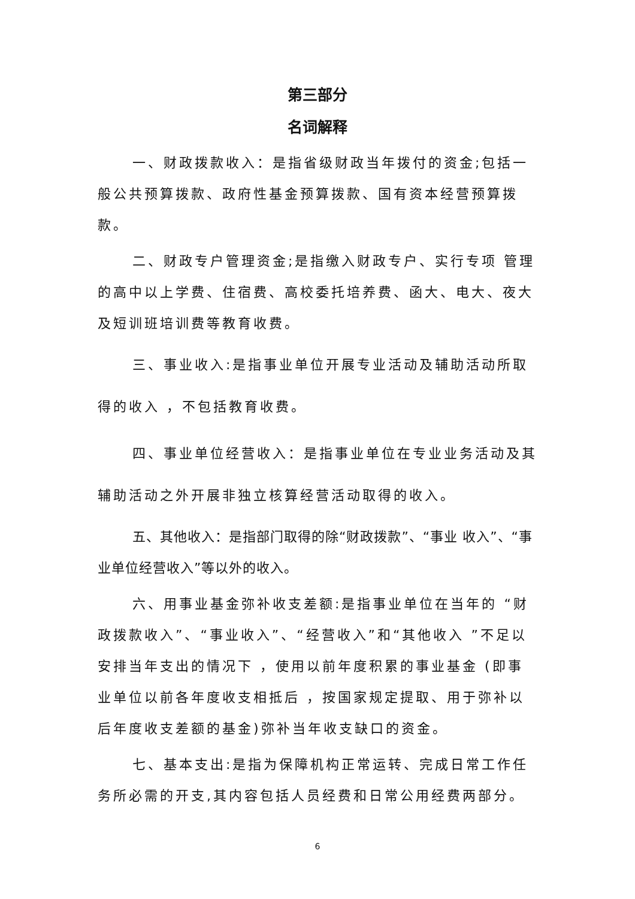第三部分
名词解释
一、财政拨款收入：是指省级财政当年拨付的资金;包括一般公共预算拨款、政府性基金预算拨款、国有资本经营预算拨款。
二、财政专户管理资金;是指缴入财政专户、实行专项 管理的高中以上学费、住宿费、高校委托培养费、函大、电大、夜大及短训班培训费等教育收费。
三、事业收入:是指事业单位开展专业活动及辅助活动所取得的收入 ，不包括教育收费。
四、事业单位经营收入：是指事业单位在专业业务活动及其辅助活动之外开展非独立核算经营活动取得的收入。
五、其他收入：是指部门取得的除“财政拨款”、“事业 收入”、“事业单位经营收入”等以外的收入。
六、用事业基金弥补收支差额:是指事业单位在当年的 “财政拨款收入”、“事业收入”、“经营收入”和“其他收入 ”不足以安排当年支出的情况下 ，使用以前年度积累的事业基金 (即事业单位以前各年度收支相抵后 ，按国家规定提取、用于弥补以后年度收支差额的基金)弥补当年收支缺口的资金。
七、基本支出:是指为保障机构正常运转、完成日常工作任务所必需的开支,其内容包括人员经费和日常公用经费两部分。
6